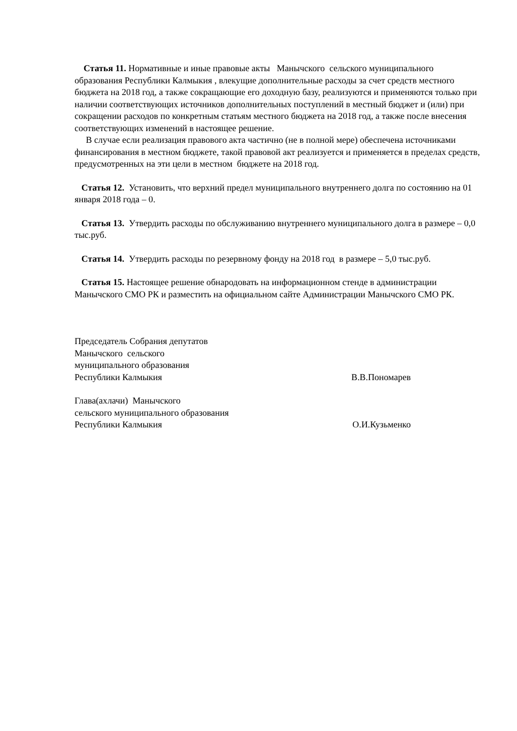Статья 11. Нормативные и иные правовые акты Манычского сельского муниципального образования Республики Калмыкия , влекущие дополнительные расходы за счет средств местного бюджета на 2018 год, а также сокращающие его доходную базу, реализуются и применяются только при наличии соответствующих источников дополнительных поступлений в местный бюджет и (или) при сокращении расходов по конкретным статьям местного бюджета на 2018 год, а также после внесения соответствующих изменений в настоящее решение.
В случае если реализация правового акта частично (не в полной мере) обеспечена источниками финансирования в местном бюджете, такой правовой акт реализуется и применяется в пределах средств, предусмотренных на эти цели в местном бюджете на 2018 год.
Статья 12. Установить, что верхний предел муниципального внутреннего долга по состоянию на 01 января 2018 года – 0.
Статья 13. Утвердить расходы по обслуживанию внутреннего муниципального долга в размере – 0,0 тыс.руб.
Статья 14. Утвердить расходы по резервному фонду на 2018 год в размере – 5,0 тыс.руб.
Статья 15. Настоящее решение обнародовать на информационном стенде в администрации Манычского СМО РК и разместить на официальном сайте Администрации Манычского СМО РК.
Председатель Собрания депутатов
Манычского сельского
муниципального образования
Республики Калмыкия В.В.Пономарев
Глава(ахлачи) Манычского
сельского муниципального образования
Республики Калмыкия О.И.Кузьменко